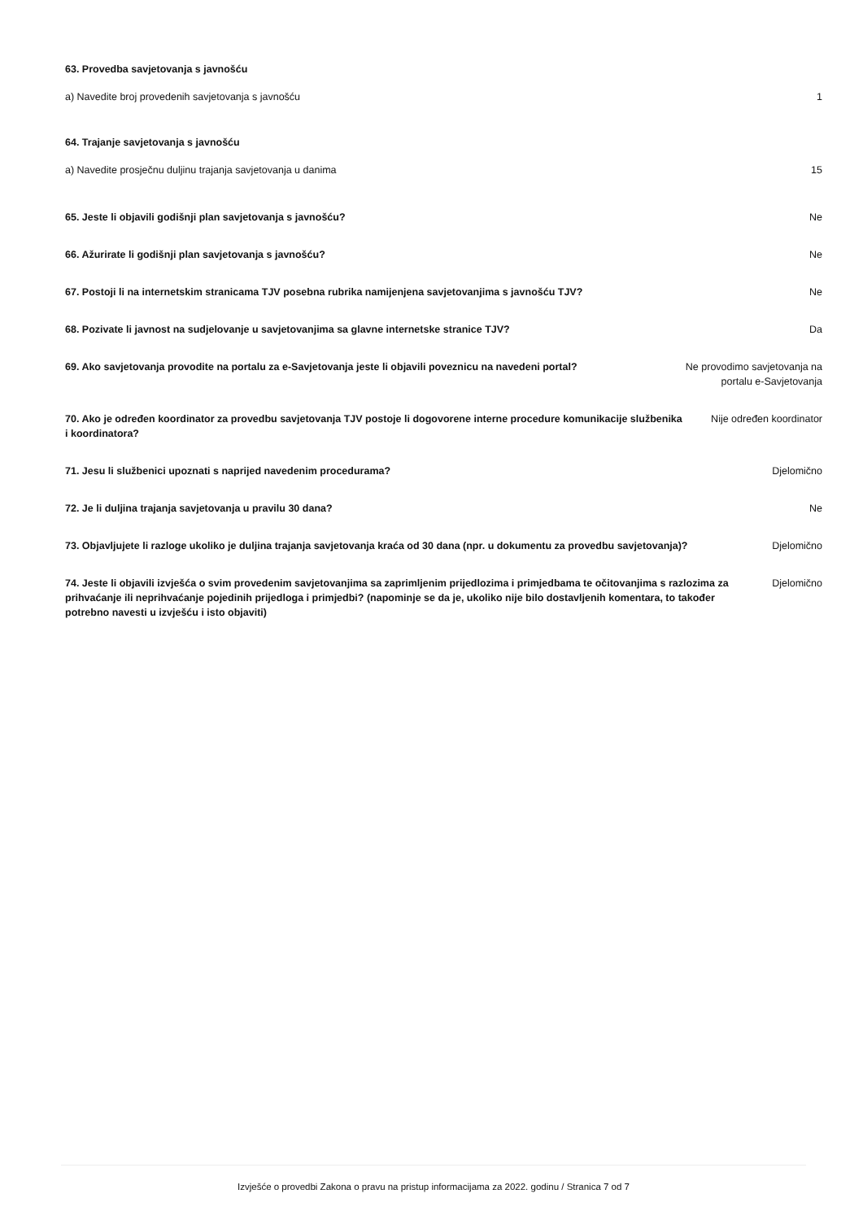63. Provedba savjetovanja s javnošću
a) Navedite broj provedenih savjetovanja s javnošću
1
64. Trajanje savjetovanja s javnošću
a) Navedite prosječnu duljinu trajanja savjetovanja u danima
15
65. Jeste li objavili godišnji plan savjetovanja s javnošću?
Ne
66. Ažurirate li godišnji plan savjetovanja s javnošću?
Ne
67. Postoji li na internetskim stranicama TJV posebna rubrika namijenjena savjetovanjima s javnošću TJV?
Ne
68. Pozivate li javnost na sudjelovanje u savjetovanjima sa glavne internetske stranice TJV?
Da
69. Ako savjetovanja provodite na portalu za e-Savjetovanja jeste li objavili poveznicu na navedeni portal?
Ne provodimo savjetovanja na portalu e-Savjetovanja
70. Ako je određen koordinator za provedbu savjetovanja TJV postoje li dogovorene interne procedure komunikacije službenika i koordinatora?
Nije određen koordinator
71. Jesu li službenici upoznati s naprijed navedenim procedurama?
Djelomično
72. Je li duljina trajanja savjetovanja u pravilu 30 dana?
Ne
73. Objavljujete li razloge ukoliko je duljina trajanja savjetovanja kraća od 30 dana (npr. u dokumentu za provedbu savjetovanja)?
Djelomično
74. Jeste li objavili izvješća o svim provedenim savjetovanjima sa zaprimljenim prijedlozima i primjedbama te očitovanjima s razlozima za prihvaćanje ili neprihvaćanje pojedinih prijedloga i primjedbi? (napominje se da je, ukoliko nije bilo dostavljenih komentara, to također potrebno navesti u izvješću i isto objaviti)
Djelomično
Izvješće o provedbi Zakona o pravu na pristup informacijama za 2022. godinu / Stranica 7 od 7